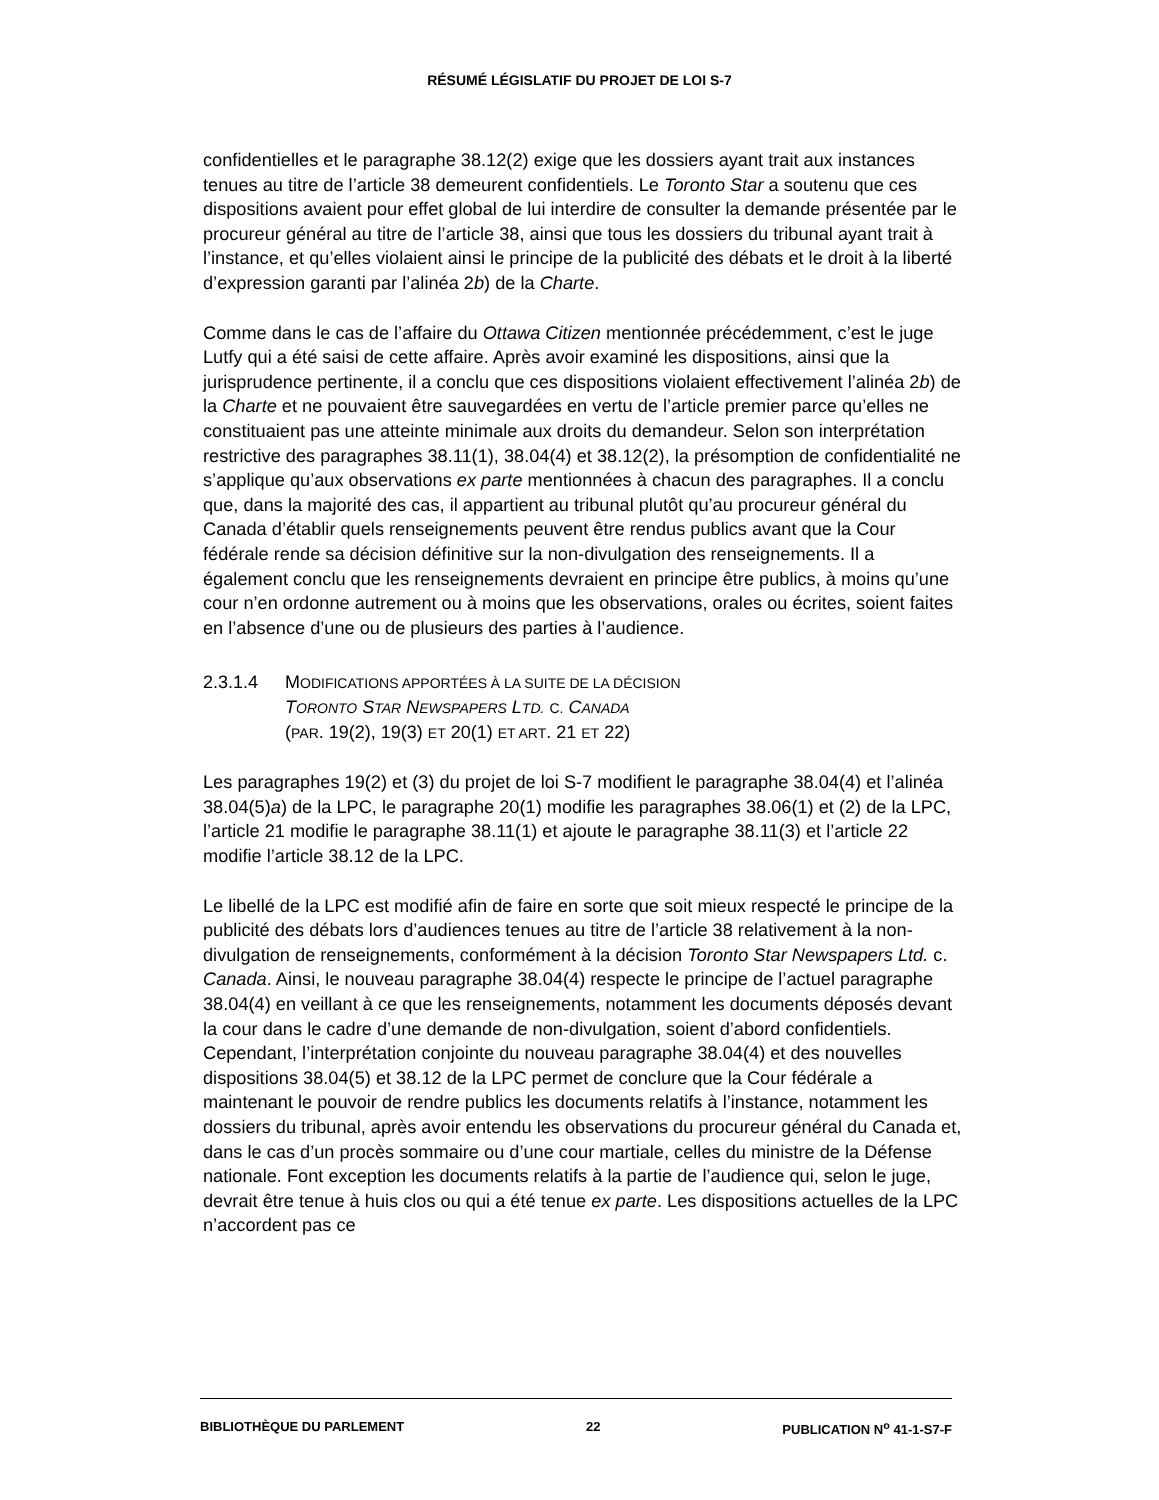RÉSUMÉ LÉGISLATIF DU PROJET DE LOI S-7
confidentielles et le paragraphe 38.12(2) exige que les dossiers ayant trait aux instances tenues au titre de l’article 38 demeurent confidentiels. Le Toronto Star a soutenu que ces dispositions avaient pour effet global de lui interdire de consulter la demande présentée par le procureur général au titre de l’article 38, ainsi que tous les dossiers du tribunal ayant trait à l’instance, et qu’elles violaient ainsi le principe de la publicité des débats et le droit à la liberté d’expression garanti par l’alinéa 2b) de la Charte.
Comme dans le cas de l’affaire du Ottawa Citizen mentionnée précédemment, c’est le juge Lutfy qui a été saisi de cette affaire. Après avoir examiné les dispositions, ainsi que la jurisprudence pertinente, il a conclu que ces dispositions violaient effectivement l’alinéa 2b) de la Charte et ne pouvaient être sauvegardées en vertu de l’article premier parce qu’elles ne constituaient pas une atteinte minimale aux droits du demandeur. Selon son interprétation restrictive des paragraphes 38.11(1), 38.04(4) et 38.12(2), la présomption de confidentialité ne s’applique qu’aux observations ex parte mentionnées à chacun des paragraphes. Il a conclu que, dans la majorité des cas, il appartient au tribunal plutôt qu’au procureur général du Canada d’établir quels renseignements peuvent être rendus publics avant que la Cour fédérale rende sa décision définitive sur la non-divulgation des renseignements. Il a également conclu que les renseignements devraient en principe être publics, à moins qu’une cour n’en ordonne autrement ou à moins que les observations, orales ou écrites, soient faites en l’absence d’une ou de plusieurs des parties à l’audience.
2.3.1.4 MODIFICATIONS APPORTÉES À LA SUITE DE LA DÉCISION
TORONTO STAR NEWSPAPERS LTD. C. CANADA
(PAR. 19(2), 19(3) ET 20(1) ET ART. 21 ET 22)
Les paragraphes 19(2) et (3) du projet de loi S-7 modifient le paragraphe 38.04(4) et l’alinéa 38.04(5)a) de la LPC, le paragraphe 20(1) modifie les paragraphes 38.06(1) et (2) de la LPC, l’article 21 modifie le paragraphe 38.11(1) et ajoute le paragraphe 38.11(3) et l’article 22 modifie l’article 38.12 de la LPC.
Le libellé de la LPC est modifié afin de faire en sorte que soit mieux respecté le principe de la publicité des débats lors d’audiences tenues au titre de l’article 38 relativement à la non-divulgation de renseignements, conformément à la décision Toronto Star Newspapers Ltd. c. Canada. Ainsi, le nouveau paragraphe 38.04(4) respecte le principe de l’actuel paragraphe 38.04(4) en veillant à ce que les renseignements, notamment les documents déposés devant la cour dans le cadre d’une demande de non-divulgation, soient d’abord confidentiels. Cependant, l’interprétation conjointe du nouveau paragraphe 38.04(4) et des nouvelles dispositions 38.04(5) et 38.12 de la LPC permet de conclure que la Cour fédérale a maintenant le pouvoir de rendre publics les documents relatifs à l’instance, notamment les dossiers du tribunal, après avoir entendu les observations du procureur général du Canada et, dans le cas d’un procès sommaire ou d’une cour martiale, celles du ministre de la Défense nationale. Font exception les documents relatifs à la partie de l’audience qui, selon le juge, devrait être tenue à huis clos ou qui a été tenue ex parte. Les dispositions actuelles de la LPC n’accordent pas ce
BIBLIOTHÈQUE DU PARLEMENT 22 PUBLICATION N<sup>o</sup> 41-1-S7-F